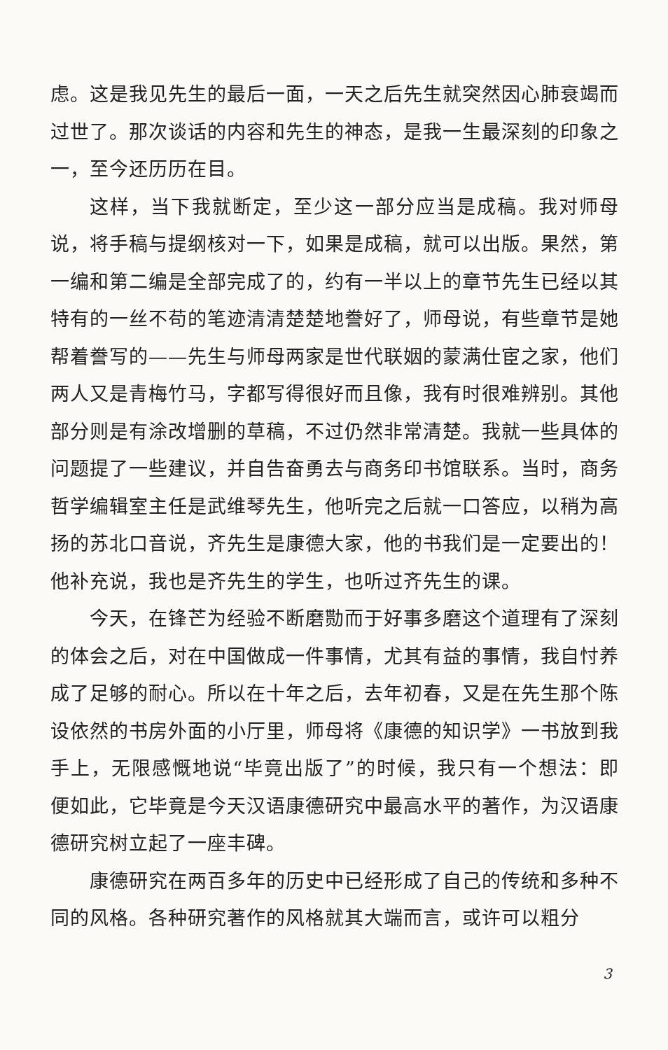虑。这是我见先生的最后一面，一天之后先生就突然因心肺衰竭而过世了。那次谈话的内容和先生的神态，是我一生最深刻的印象之一，至今还历历在目。
这样，当下我就断定，至少这一部分应当是成稿。我对师母说，将手稿与提纲核对一下，如果是成稿，就可以出版。果然，第一编和第二编是全部完成了的，约有一半以上的章节先生已经以其特有的一丝不苟的笔迹清清楚楚地誊好了，师母说，有些章节是她帮着誊写的——先生与师母两家是世代联姻的蒙满仕宦之家，他们两人又是青梅竹马，字都写得很好而且像，我有时很难辨别。其他部分则是有涂改增删的草稿，不过仍然非常清楚。我就一些具体的问题提了一些建议，并自告奋勇去与商务印书馆联系。当时，商务哲学编辑室主任是武维琴先生，他听完之后就一口答应，以稍为高扬的苏北口音说，齐先生是康德大家，他的书我们是一定要出的！他补充说，我也是齐先生的学生，也听过齐先生的课。
今天，在锋芒为经验不断磨勚而于好事多磨这个道理有了深刻的体会之后，对在中国做成一件事情，尤其有益的事情，我自忖养成了足够的耐心。所以在十年之后，去年初春，又是在先生那个陈设依然的书房外面的小厅里，师母将《康德的知识学》一书放到我手上，无限感慨地说“毕竟出版了”的时候，我只有一个想法：即便如此，它毕竟是今天汉语康德研究中最高水平的著作，为汉语康德研究树立起了一座丰碑。
康德研究在两百多年的历史中已经形成了自己的传统和多种不同的风格。各种研究著作的风格就其大端而言，或许可以粗分
3